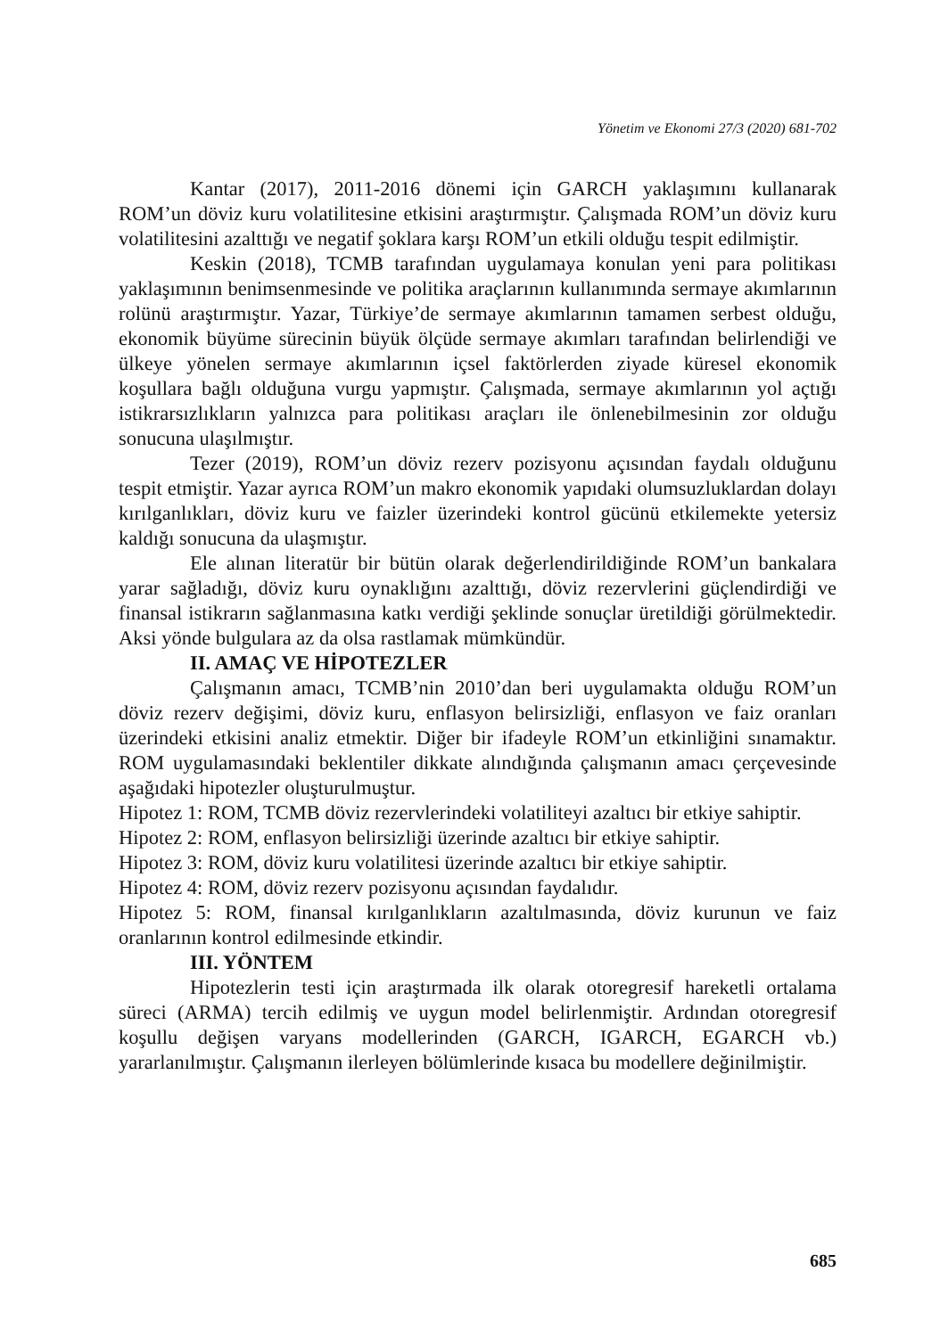Yönetim ve Ekonomi 27/3 (2020) 681-702
Kantar (2017), 2011-2016 dönemi için GARCH yaklaşımını kullanarak ROM’un döviz kuru volatilitesine etkisini araştırmıştır. Çalışmada ROM’un döviz kuru volatilitesini azalttığı ve negatif şoklara karşı ROM’un etkili olduğu tespit edilmiştir.
Keskin (2018), TCMB tarafından uygulamaya konulan yeni para politikası yaklaşımının benimsenmesinde ve politika araçlarının kullanımında sermaye akımlarının rolünü araştırmıştır. Yazar, Türkiye’de sermaye akımlarının tamamen serbest olduğu, ekonomik büyüme sürecinin büyük ölçüde sermaye akımları tarafından belirlendiği ve ülkeye yönelen sermaye akımlarının içsel faktörlerden ziyade küresel ekonomik koşullara bağlı olduğuna vurgu yapmıştır. Çalışmada, sermaye akımlarının yol açtığı istikrarsızlıkların yalnızca para politikası araçları ile önlenebilmesinin zor olduğu sonucuna ulaşılmıştır.
Tezer (2019), ROM’un döviz rezerv pozisyonu açısından faydalı olduğunu tespit etmiştir. Yazar ayrıca ROM’un makro ekonomik yapıdaki olumsuzluklardan dolayı kırılganlıkları, döviz kuru ve faizler üzerindeki kontrol gücünü etkilemekte yetersiz kaldığı sonucuna da ulaşmıştır.
Ele alınan literatür bir bütün olarak değerlendirildiğinde ROM’un bankalara yarar sağladığı, döviz kuru oynaklığını azalttığı, döviz rezervlerini güçlendirdiği ve finansal istikrarın sağlanmasına katkı verdiği şeklinde sonuçlar üretildiği görülmektedir. Aksi yönde bulgulara az da olsa rastlamak mümkündür.
II. AMAÇ VE HİPOTEZLER
Çalışmanın amacı, TCMB’nin 2010’dan beri uygulamakta olduğu ROM’un döviz rezerv değişimi, döviz kuru, enflasyon belirsizliği, enflasyon ve faiz oranları üzerindeki etkisini analiz etmektir. Diğer bir ifadeyle ROM’un etkinliğini sınamaktır. ROM uygulamasındaki beklentiler dikkate alındığında çalışmanın amacı çerçevesinde aşağıdaki hipotezler oluşturulmuştur.
Hipotez 1: ROM, TCMB döviz rezervlerindeki volatiliteyi azaltıcı bir etkiye sahiptir.
Hipotez 2: ROM, enflasyon belirsizliği üzerinde azaltıcı bir etkiye sahiptir.
Hipotez 3: ROM, döviz kuru volatilitesi üzerinde azaltıcı bir etkiye sahiptir.
Hipotez 4: ROM, döviz rezerv pozisyonu açısından faydalıdır.
Hipotez 5: ROM, finansal kırılganlıkların azaltılmasında, döviz kurunun ve faiz oranlarının kontrol edilmesinde etkindir.
III. YÖNTEM
Hipotezlerin testi için araştırmada ilk olarak otoregresif hareketli ortalama süreci (ARMA) tercih edilmiş ve uygun model belirlenmiştir. Ardından otoregresif koşullu değişen varyans modellerinden (GARCH, IGARCH, EGARCH vb.) yararlanılmıştır. Çalışmanın ilerleyen bölümlerinde kısaca bu modellere değinilmiştir.
685